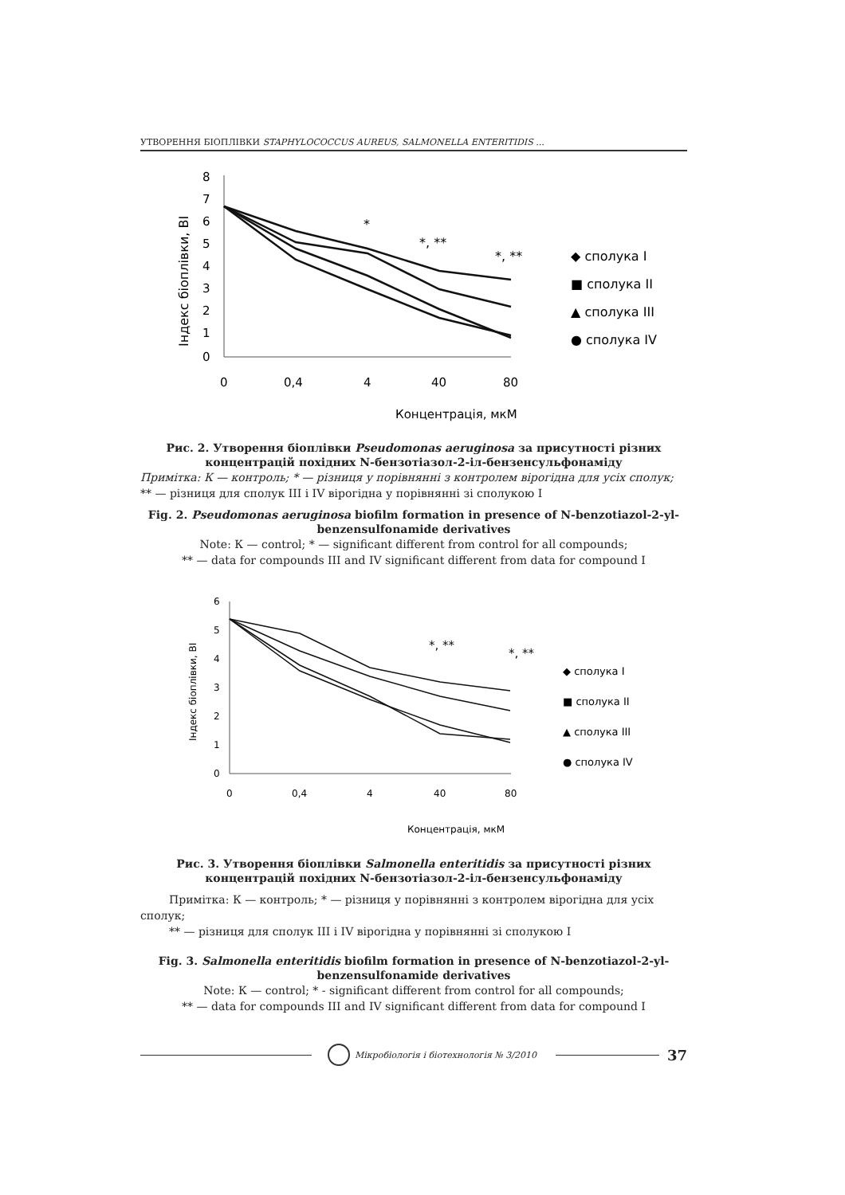УТВОРЕННЯ БІОПЛІВКИ STAPHYLOCOCCUS AUREUS, SALMONELLA ENTERITIDIS ...
Індекс біоплівки, ВІ
8
7
6
5
4
3
2
1
0
0
0,4
4
40
80
Концентрація, мкМ
*
*, **
*, **
◆ сполука І
■ сполука ІІ
▲ сполука ІІІ
● сполука IV
Рис. 2. Утворення біоплівки Pseudomonas aeruginosa за присутності різних концентрацій похідних N-бензотіазол-2-іл-бензенсульфонаміду
Примітка: К — контроль; * — різниця у порівнянні з контролем вірогідна для усіх сполук; ** — різниця для сполук ІІІ і IV вірогідна у порівнянні зі сполукою І
Fig. 2. Pseudomonas aeruginosa biofilm formation in presence of N-benzotiazol-2-yl-benzensulfonamide derivatives
Note: К — control; * — significant different from control for all compounds;
** — data for compounds III and IV significant different from data for compound I
Індекс біоплівки, ВІ
6
5
4
3
2
1
0
0
0,4
4
40
80
Концентрація, мкМ
*, **
*, **
◆ сполука І
■ сполука ІІ
▲ сполука ІІІ
● сполука IV
Рис. 3. Утворення біоплівки Salmonella enteritidis за присутності різних концентрацій похідних N-бензотіазол-2-іл-бензенсульфонаміду
Примітка: К — контроль; * — різниця у порівнянні з контролем вірогідна для усіх сполук;
** — різниця для сполук ІІІ і IV вірогідна у порівнянні зі сполукою І
Fig. 3. Salmonella enteritidis biofilm formation in presence of N-benzotiazol-2-yl-benzensulfonamide derivatives
Note: К — control; * - significant different from control for all compounds;
** — data for compounds III and IV significant different from data for compound I
Мікробіологія і біотехнологія № 3/2010
37